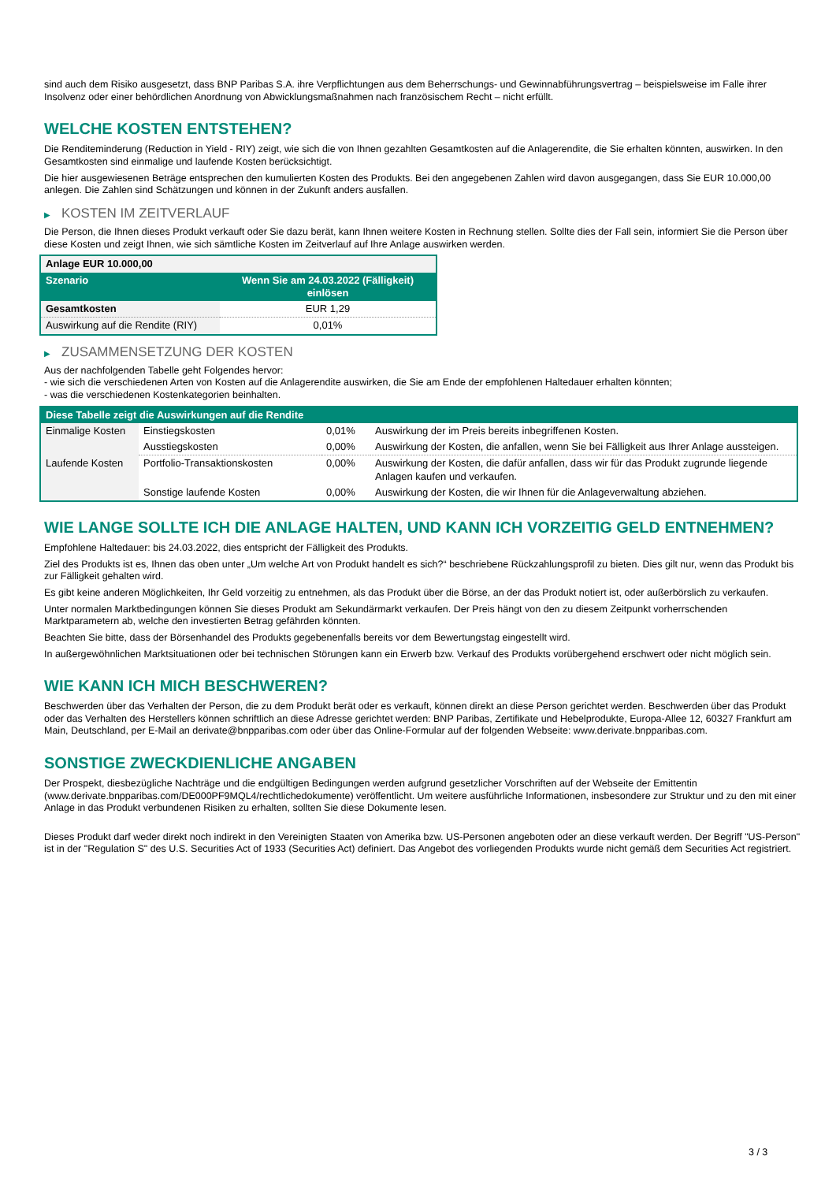sind auch dem Risiko ausgesetzt, dass BNP Paribas S.A. ihre Verpflichtungen aus dem Beherrschungs- und Gewinnabführungsvertrag – beispielsweise im Falle ihrer Insolvenz oder einer behördlichen Anordnung von Abwicklungsmaßnahmen nach französischem Recht – nicht erfüllt.
WELCHE KOSTEN ENTSTEHEN?
Die Renditeminderung (Reduction in Yield - RIY) zeigt, wie sich die von Ihnen gezahlten Gesamtkosten auf die Anlagerendite, die Sie erhalten könnten, auswirken. In den Gesamtkosten sind einmalige und laufende Kosten berücksichtigt.
Die hier ausgewiesenen Beträge entsprechen den kumulierten Kosten des Produkts. Bei den angegebenen Zahlen wird davon ausgegangen, dass Sie EUR 10.000,00 anlegen. Die Zahlen sind Schätzungen und können in der Zukunft anders ausfallen.
▶ KOSTEN IM ZEITVERLAUF
Die Person, die Ihnen dieses Produkt verkauft oder Sie dazu berät, kann Ihnen weitere Kosten in Rechnung stellen. Sollte dies der Fall sein, informiert Sie die Person über diese Kosten und zeigt Ihnen, wie sich sämtliche Kosten im Zeitverlauf auf Ihre Anlage auswirken werden.
| Anlage EUR 10.000,00 | |
| --- | --- |
| Szenario | Wenn Sie am 24.03.2022 (Fälligkeit) einlösen |
| Gesamtkosten | EUR 1,29 |
| Auswirkung auf die Rendite (RIY) | 0,01% |
▶ ZUSAMMENSETZUNG DER KOSTEN
Aus der nachfolgenden Tabelle geht Folgendes hervor:
- wie sich die verschiedenen Arten von Kosten auf die Anlagerendite auswirken, die Sie am Ende der empfohlenen Haltedauer erhalten könnten;
- was die verschiedenen Kostenkategorien beinhalten.
| Diese Tabelle zeigt die Auswirkungen auf die Rendite | | | |
| --- | --- | --- | --- |
| Einmalige Kosten | Einstiegskosten | 0,01% | Auswirkung der im Preis bereits inbegriffenen Kosten. |
| | Ausstiegskosten | 0,00% | Auswirkung der Kosten, die anfallen, wenn Sie bei Fälligkeit aus Ihrer Anlage aussteigen. |
| Laufende Kosten | Portfolio-Transaktionskosten | 0,00% | Auswirkung der Kosten, die dafür anfallen, dass wir für das Produkt zugrunde liegende Anlagen kaufen und verkaufen. |
| | Sonstige laufende Kosten | 0,00% | Auswirkung der Kosten, die wir Ihnen für die Anlageverwaltung abziehen. |
WIE LANGE SOLLTE ICH DIE ANLAGE HALTEN, UND KANN ICH VORZEITIG GELD ENTNEHMEN?
Empfohlene Haltedauer: bis 24.03.2022, dies entspricht der Fälligkeit des Produkts.
Ziel des Produkts ist es, Ihnen das oben unter „Um welche Art von Produkt handelt es sich?“ beschriebene Rückzahlungsprofil zu bieten. Dies gilt nur, wenn das Produkt bis zur Fälligkeit gehalten wird.
Es gibt keine anderen Möglichkeiten, Ihr Geld vorzeitig zu entnehmen, als das Produkt über die Börse, an der das Produkt notiert ist, oder außerbörslich zu verkaufen.
Unter normalen Marktbedingungen können Sie dieses Produkt am Sekundärmarkt verkaufen. Der Preis hängt von den zu diesem Zeitpunkt vorherrschenden Marktparametern ab, welche den investierten Betrag gefährden könnten.
Beachten Sie bitte, dass der Börsenhandel des Produkts gegebenenfalls bereits vor dem Bewertungstag eingestellt wird.
In außergewöhnlichen Marktsituationen oder bei technischen Störungen kann ein Erwerb bzw. Verkauf des Produkts vorübergehend erschwert oder nicht möglich sein.
WIE KANN ICH MICH BESCHWEREN?
Beschwerden über das Verhalten der Person, die zu dem Produkt berät oder es verkauft, können direkt an diese Person gerichtet werden. Beschwerden über das Produkt oder das Verhalten des Herstellers können schriftlich an diese Adresse gerichtet werden: BNP Paribas, Zertifikate und Hebelprodukte, Europa-Allee 12, 60327 Frankfurt am Main, Deutschland, per E-Mail an derivate@bnpparibas.com oder über das Online-Formular auf der folgenden Webseite: www.derivate.bnpparibas.com.
SONSTIGE ZWECKDIENLICHE ANGABEN
Der Prospekt, diesbezügliche Nachträge und die endgültigen Bedingungen werden aufgrund gesetzlicher Vorschriften auf der Webseite der Emittentin (www.derivate.bnpparibas.com/DE000PF9MQL4/rechtlichedokumente) veröffentlicht. Um weitere ausführliche Informationen, insbesondere zur Struktur und zu den mit einer Anlage in das Produkt verbundenen Risiken zu erhalten, sollten Sie diese Dokumente lesen.
Dieses Produkt darf weder direkt noch indirekt in den Vereinigten Staaten von Amerika bzw. US-Personen angeboten oder an diese verkauft werden. Der Begriff "US-Person" ist in der "Regulation S" des U.S. Securities Act of 1933 (Securities Act) definiert. Das Angebot des vorliegenden Produkts wurde nicht gemäß dem Securities Act registriert.
3 / 3